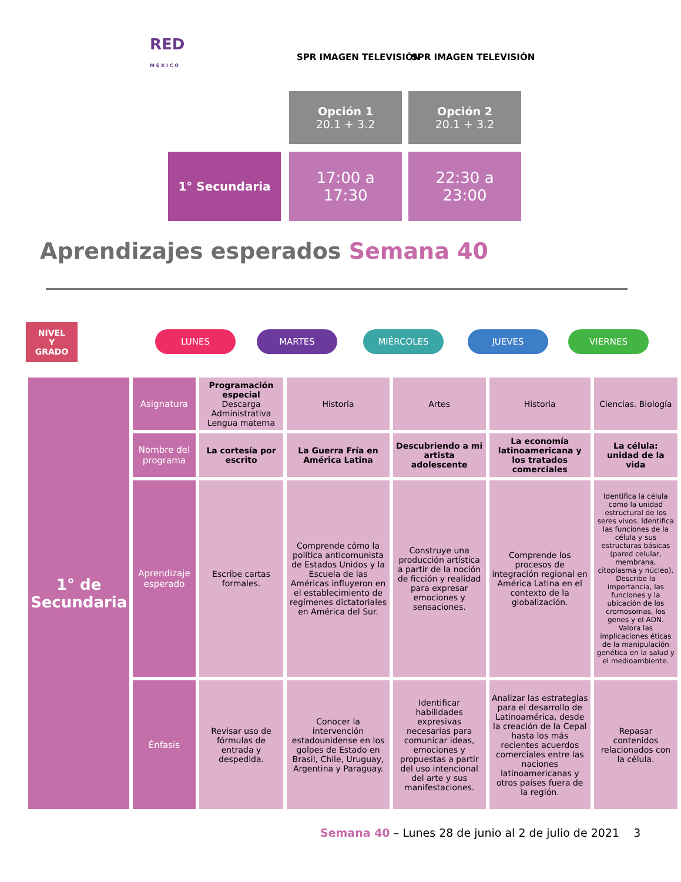RED
M É X I C O
SPR IMAGEN TELEVISIÓN SPR IMAGEN TELEVISIÓN
Opción 1
20.1 + 3.2
Opción 2
20.1 + 3.2
1° Secundaria
17:00 a
17:30
22:30 a
23:00
Aprendizajes esperados Semana 40
NIVEL
Y
GRADO
LUNES MARTES MIÉRCOLES JUEVES VIERNES
| 1° de Secundaria | Asignatura | Programación especial Descarga Administrativa Lengua materna | Historia | Artes | Historia | Ciencias. Biología |
| | Nombre del programa | La cortesía por escrito | La Guerra Fría en América Latina | Descubriendo a mi artista adolescente | La economía latinoamericana y los tratados comerciales | La célula: unidad de la vida |
| | Aprendizaje esperado | Escribe cartas formales. | Comprende cómo la política anticomunista de Estados Unidos y la Escuela de las Américas influyeron en el establecimiento de regímenes dictatoriales en América del Sur. | Construye una producción artística a partir de la noción de ficción y realidad para expresar emociones y sensaciones. | Comprende los procesos de integración regional en América Latina en el contexto de la globalización. | Identifica la célula como la unidad estructural de los seres vivos. Identifica las funciones de la célula y sus estructuras básicas (pared celular, membrana, citoplasma y núcleo). Describe la importancia, las funciones y la ubicación de los cromosomas, los genes y el ADN. Valora las implicaciones éticas de la manipulación genética en la salud y el medioambiente. |
| | Énfasis | Revisar uso de fórmulas de entrada y despedida. | Conocer la intervención estadounidense en los golpes de Estado en Brasil, Chile, Uruguay, Argentina y Paraguay. | Identificar habilidades expresivas necesarias para comunicar ideas, emociones y propuestas a partir del uso intencional del arte y sus manifestaciones. | Analizar las estrategias para el desarrollo de Latinoamérica, desde la creación de la Cepal hasta los más recientes acuerdos comerciales entre las naciones latinoamericanas y otros países fuera de la región. | Repasar contenidos relacionados con la célula. |
Semana 40 – Lunes 28 de junio al 2 de julio de 2021 3